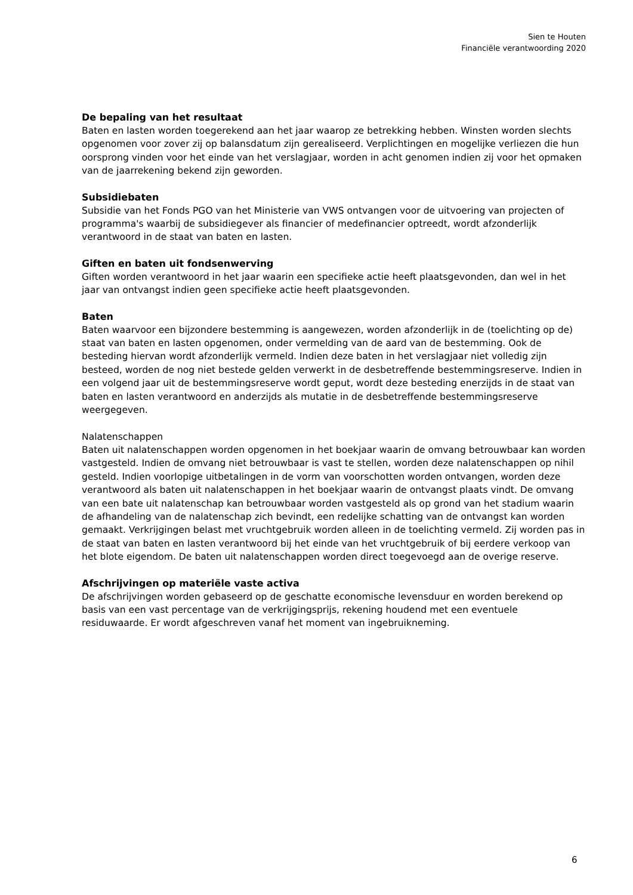Sien te Houten
Financiële verantwoording 2020
De bepaling van het resultaat
Baten en lasten worden toegerekend aan het jaar waarop ze betrekking hebben. Winsten worden slechts opgenomen voor zover zij op balansdatum zijn gerealiseerd. Verplichtingen en mogelijke verliezen die hun oorsprong vinden voor het einde van het verslagjaar, worden in acht genomen indien zij voor het opmaken van de jaarrekening bekend zijn geworden.
Subsidiebaten
Subsidie van het Fonds PGO van het Ministerie van VWS ontvangen voor de uitvoering van projecten of programma's waarbij de subsidiegever als financier of medefinancier optreedt, wordt afzonderlijk verantwoord in de staat van baten en lasten.
Giften en baten uit fondsenwerving
Giften worden verantwoord in het jaar waarin een specifieke actie heeft plaatsgevonden, dan wel in het jaar van ontvangst indien geen specifieke actie heeft plaatsgevonden.
Baten
Baten waarvoor een bijzondere bestemming is aangewezen, worden afzonderlijk in de (toelichting op de) staat van baten en lasten opgenomen, onder vermelding van de aard van de bestemming. Ook de besteding hiervan wordt afzonderlijk vermeld. Indien deze baten in het verslagjaar niet volledig zijn besteed, worden de nog niet bestede gelden verwerkt in de desbetreffende bestemmingsreserve. Indien in een volgend jaar uit de bestemmingsreserve wordt geput, wordt deze besteding enerzijds in de staat van baten en lasten verantwoord en anderzijds als mutatie in de desbetreffende bestemmingsreserve weergegeven.
Nalatenschappen
Baten uit nalatenschappen worden opgenomen in het boekjaar waarin de omvang betrouwbaar kan worden vastgesteld. Indien de omvang niet betrouwbaar is vast te stellen, worden deze nalatenschappen op nihil gesteld. Indien voorlopige uitbetalingen in de vorm van voorschotten worden ontvangen, worden deze verantwoord als baten uit nalatenschappen in het boekjaar waarin de ontvangst plaats vindt. De omvang van een bate uit nalatenschap kan betrouwbaar worden vastgesteld als op grond van het stadium waarin de afhandeling van de nalatenschap zich bevindt, een redelijke schatting van de ontvangst kan worden gemaakt. Verkrijgingen belast met vruchtgebruik worden alleen in de toelichting vermeld. Zij worden pas in de staat van baten en lasten verantwoord bij het einde van het vruchtgebruik of bij eerdere verkoop van het blote eigendom. De baten uit nalatenschappen worden direct toegevoegd aan de overige reserve.
Afschrijvingen op materiële vaste activa
De afschrijvingen worden gebaseerd op de geschatte economische levensduur en worden berekend op basis van een vast percentage van de verkrijgingsprijs, rekening houdend met een eventuele residuwaarde. Er wordt afgeschreven vanaf het moment van ingebruikneming.
6